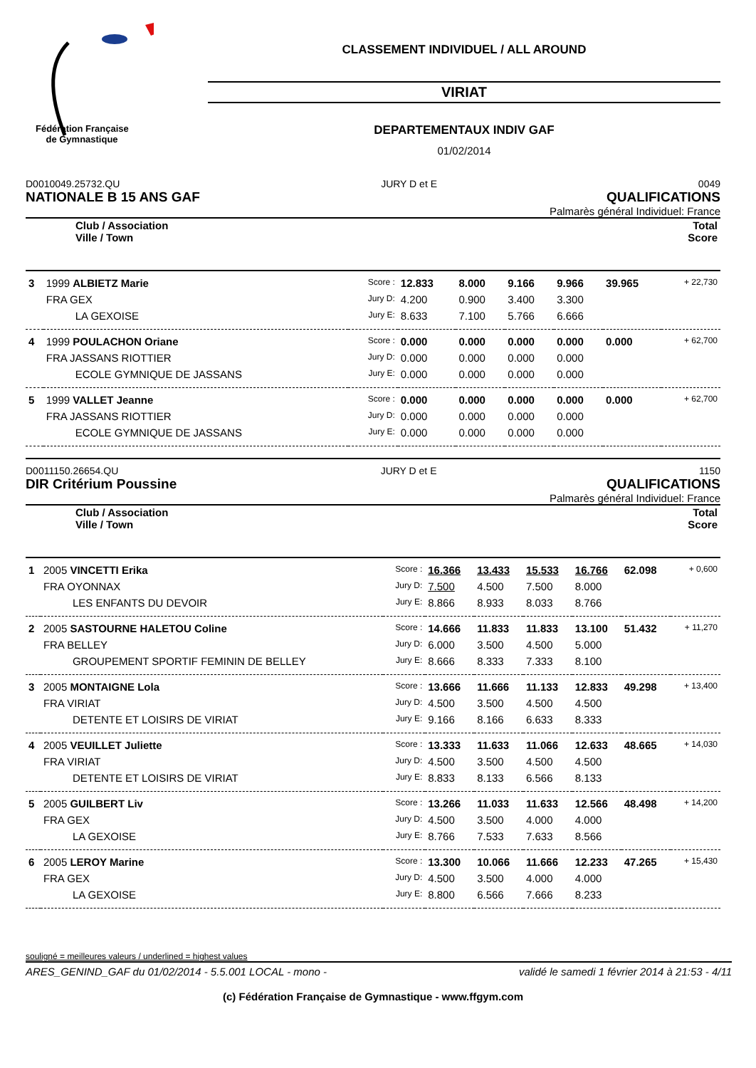Fédération Française
de Gymnastique
CLASSEMENT INDIVIDUEL / ALL AROUND
VIRIAT
DEPARTEMENTAUX INDIV GAF
01/02/2014
D0010049.25732.QU JURY D et E 0049
NATIONALE B 15 ANS GAF QUALIFICATIONS
Palmarès général Individuel: France
| Club / Association Ville / Town | | | | | | | Total Score | |
| 3 | 1999 ALBIETZ Marie | Score : | 12.833 | 8.000 | 9.166 | 9.966 | 39.965 | + 22,730 |
| | FRA GEX | Jury D: | 4.200 | 0.900 | 3.400 | 3.300 | | |
| | LA GEXOISE | Jury E: | 8.633 | 7.100 | 5.766 | 6.666 | | |
| 4 | 1999 POULACHON Oriane | Score : | 0.000 | 0.000 | 0.000 | 0.000 | 0.000 | + 62,700 |
| | FRA JASSANS RIOTTIER | Jury D: | 0.000 | 0.000 | 0.000 | 0.000 | | |
| | ECOLE GYMNIQUE DE JASSANS | Jury E: | 0.000 | 0.000 | 0.000 | 0.000 | | |
| 5 | 1999 VALLET Jeanne | Score : | 0.000 | 0.000 | 0.000 | 0.000 | 0.000 | + 62,700 |
| | FRA JASSANS RIOTTIER | Jury D: | 0.000 | 0.000 | 0.000 | 0.000 | | |
| | ECOLE GYMNIQUE DE JASSANS | Jury E: | 0.000 | 0.000 | 0.000 | 0.000 | | |
D0011150.26654.QU JURY D et E 1150
DIR Critérium Poussine QUALIFICATIONS
Palmarès général Individuel: France
| Club / Association Ville / Town | | | | | | | Total Score | |
| 1 | 2005 VINCETTI Erika | Score : | 16.366 | 13.433 | 15.533 | 16.766 | 62.098 | + 0,600 |
| | FRA OYONNAX | Jury D: | 7.500 | 4.500 | 7.500 | 8.000 | | |
| | LES ENFANTS DU DEVOIR | Jury E: | 8.866 | 8.933 | 8.033 | 8.766 | | |
| 2 | 2005 SASTOURNE HALETOU Coline | Score : | 14.666 | 11.833 | 11.833 | 13.100 | 51.432 | + 11,270 |
| | FRA BELLEY | Jury D: | 6.000 | 3.500 | 4.500 | 5.000 | | |
| | GROUPEMENT SPORTIF FEMININ DE BELLEY | Jury E: | 8.666 | 8.333 | 7.333 | 8.100 | | |
| 3 | 2005 MONTAIGNE Lola | Score : | 13.666 | 11.666 | 11.133 | 12.833 | 49.298 | + 13,400 |
| | FRA VIRIAT | Jury D: | 4.500 | 3.500 | 4.500 | 4.500 | | |
| | DETENTE ET LOISIRS DE VIRIAT | Jury E: | 9.166 | 8.166 | 6.633 | 8.333 | | |
| 4 | 2005 VEUILLET Juliette | Score : | 13.333 | 11.633 | 11.066 | 12.633 | 48.665 | + 14,030 |
| | FRA VIRIAT | Jury D: | 4.500 | 3.500 | 4.500 | 4.500 | | |
| | DETENTE ET LOISIRS DE VIRIAT | Jury E: | 8.833 | 8.133 | 6.566 | 8.133 | | |
| 5 | 2005 GUILBERT Liv | Score : | 13.266 | 11.033 | 11.633 | 12.566 | 48.498 | + 14,200 |
| | FRA GEX | Jury D: | 4.500 | 3.500 | 4.000 | 4.000 | | |
| | LA GEXOISE | Jury E: | 8.766 | 7.533 | 7.633 | 8.566 | | |
| 6 | 2005 LEROY Marine | Score : | 13.300 | 10.066 | 11.666 | 12.233 | 47.265 | + 15,430 |
| | FRA GEX | Jury D: | 4.500 | 3.500 | 4.000 | 4.000 | | |
| | LA GEXOISE | Jury E: | 8.800 | 6.566 | 7.666 | 8.233 | | |
souligné = meilleures valeurs / underlined = highest values
ARES_GENIND_GAF du 01/02/2014 - 5.5.001 LOCAL - mono - validé le samedi 1 février 2014 à 21:53 - 4/11
(c) Fédération Française de Gymnastique - www.ffgym.com